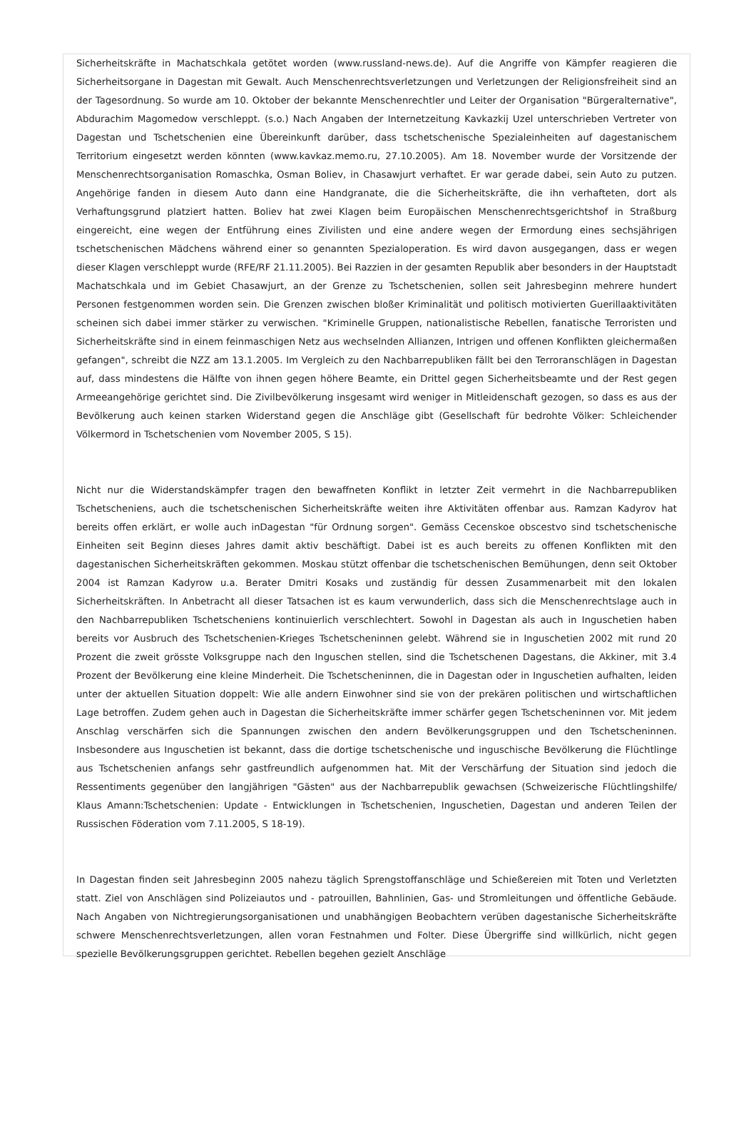Sicherheitskräfte in Machatschkala getötet worden (www.russland-news.de). Auf die Angriffe von Kämpfer reagieren die Sicherheitsorgane in Dagestan mit Gewalt. Auch Menschenrechtsverletzungen und Verletzungen der Religionsfreiheit sind an der Tagesordnung. So wurde am 10. Oktober der bekannte Menschenrechtler und Leiter der Organisation "Bürgeralternative", Abdurachim Magomedow verschleppt. (s.o.) Nach Angaben der Internetzeitung Kavkazkij Uzel unterschrieben Vertreter von Dagestan und Tschetschenien eine Übereinkunft darüber, dass tschetschenische Spezialeinheiten auf dagestanischem Territorium eingesetzt werden könnten (www.kavkaz.memo.ru, 27.10.2005). Am 18. November wurde der Vorsitzende der Menschenrechtsorganisation Romaschka, Osman Boliev, in Chasawjurt verhaftet. Er war gerade dabei, sein Auto zu putzen. Angehörige fanden in diesem Auto dann eine Handgranate, die die Sicherheitskräfte, die ihn verhafteten, dort als Verhaftungsgrund platziert hatten. Boliev hat zwei Klagen beim Europäischen Menschenrechtsgerichtshof in Straßburg eingereicht, eine wegen der Entführung eines Zivilisten und eine andere wegen der Ermordung eines sechsjährigen tschetschenischen Mädchens während einer so genannten Spezialoperation. Es wird davon ausgegangen, dass er wegen dieser Klagen verschleppt wurde (RFE/RF 21.11.2005). Bei Razzien in der gesamten Republik aber besonders in der Hauptstadt Machatschkala und im Gebiet Chasawjurt, an der Grenze zu Tschetschenien, sollen seit Jahresbeginn mehrere hundert Personen festgenommen worden sein. Die Grenzen zwischen bloßer Kriminalität und politisch motivierten Guerillaaktivitäten scheinen sich dabei immer stärker zu verwischen. "Kriminelle Gruppen, nationalistische Rebellen, fanatische Terroristen und Sicherheitskräfte sind in einem feinmaschigen Netz aus wechselnden Allianzen, Intrigen und offenen Konflikten gleichermaßen gefangen", schreibt die NZZ am 13.1.2005. Im Vergleich zu den Nachbarrepubliken fällt bei den Terroranschlägen in Dagestan auf, dass mindestens die Hälfte von ihnen gegen höhere Beamte, ein Drittel gegen Sicherheitsbeamte und der Rest gegen Armeeangehörige gerichtet sind. Die Zivilbevölkerung insgesamt wird weniger in Mitleidenschaft gezogen, so dass es aus der Bevölkerung auch keinen starken Widerstand gegen die Anschläge gibt (Gesellschaft für bedrohte Völker: Schleichender Völkermord in Tschetschenien vom November 2005, S 15).
Nicht nur die Widerstandskämpfer tragen den bewaffneten Konflikt in letzter Zeit vermehrt in die Nachbarrepubliken Tschetscheniens, auch die tschetschenischen Sicherheitskräfte weiten ihre Aktivitäten offenbar aus. Ramzan Kadyrov hat bereits offen erklärt, er wolle auch inDagestan "für Ordnung sorgen". Gemäss Cecenskoe obscestvo sind tschetschenische Einheiten seit Beginn dieses Jahres damit aktiv beschäftigt. Dabei ist es auch bereits zu offenen Konflikten mit den dagestanischen Sicherheitskräften gekommen. Moskau stützt offenbar die tschetschenischen Bemühungen, denn seit Oktober 2004 ist Ramzan Kadyrow u.a. Berater Dmitri Kosaks und zuständig für dessen Zusammenarbeit mit den lokalen Sicherheitskräften. In Anbetracht all dieser Tatsachen ist es kaum verwunderlich, dass sich die Menschenrechtslage auch in den Nachbarrepubliken Tschetscheniens kontinuierlich verschlechtert. Sowohl in Dagestan als auch in Inguschetien haben bereits vor Ausbruch des Tschetschenien-Krieges Tschetscheninnen gelebt. Während sie in Inguschetien 2002 mit rund 20 Prozent die zweit grösste Volksgruppe nach den Inguschen stellen, sind die Tschetschenen Dagestans, die Akkiner, mit 3.4 Prozent der Bevölkerung eine kleine Minderheit. Die Tschetscheninnen, die in Dagestan oder in Inguschetien aufhalten, leiden unter der aktuellen Situation doppelt: Wie alle andern Einwohner sind sie von der prekären politischen und wirtschaftlichen Lage betroffen. Zudem gehen auch in Dagestan die Sicherheitskräfte immer schärfer gegen Tschetscheninnen vor. Mit jedem Anschlag verschärfen sich die Spannungen zwischen den andern Bevölkerungsgruppen und den Tschetscheninnen. Insbesondere aus Inguschetien ist bekannt, dass die dortige tschetschenische und inguschische Bevölkerung die Flüchtlinge aus Tschetschenien anfangs sehr gastfreundlich aufgenommen hat. Mit der Verschärfung der Situation sind jedoch die Ressentiments gegenüber den langjährigen "Gästen" aus der Nachbarrepublik gewachsen (Schweizerische Flüchtlingshilfe/ Klaus Amann:Tschetschenien: Update - Entwicklungen in Tschetschenien, Inguschetien, Dagestan und anderen Teilen der Russischen Föderation vom 7.11.2005, S 18-19).
In Dagestan finden seit Jahresbeginn 2005 nahezu täglich Sprengstoffanschläge und Schießereien mit Toten und Verletzten statt. Ziel von Anschlägen sind Polizeiautos und - patrouillen, Bahnlinien, Gas- und Stromleitungen und öffentliche Gebäude. Nach Angaben von Nichtregierungsorganisationen und unabhängigen Beobachtern verüben dagestanische Sicherheitskräfte schwere Menschenrechtsverletzungen, allen voran Festnahmen und Folter. Diese Übergriffe sind willkürlich, nicht gegen spezielle Bevölkerungsgruppen gerichtet. Rebellen begehen gezielt Anschläge